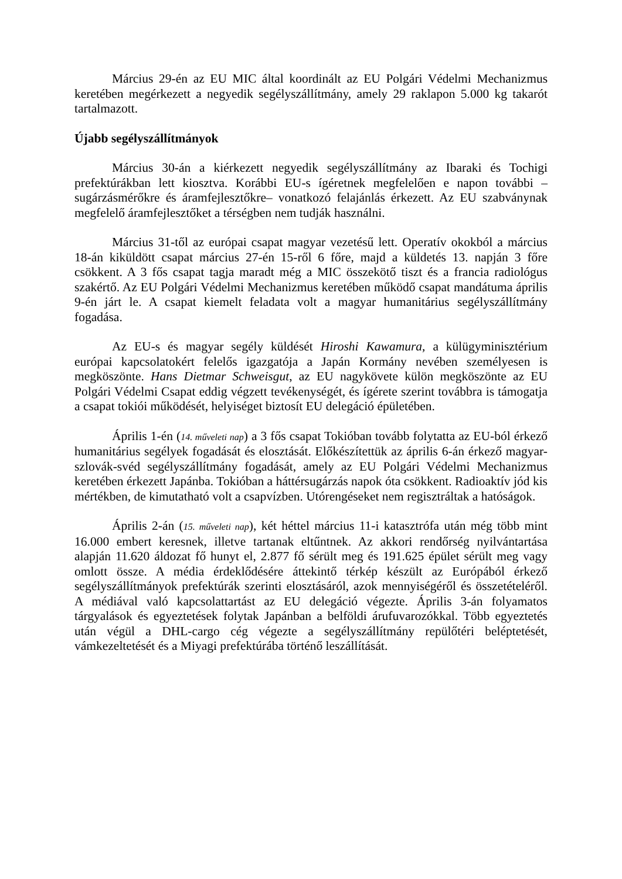Március 29-én az EU MIC által koordinált az EU Polgári Védelmi Mechanizmus keretében megérkezett a negyedik segélyszállítmány, amely 29 raklapon 5.000 kg takarót tartalmazott.
Újabb segélyszállítmányok
Március 30-án a kiérkezett negyedik segélyszállítmány az Ibaraki és Tochigi prefektúrákban lett kiosztva. Korábbi EU-s ígéretnek megfelelően e napon további – sugárzásmérőkre és áramfejlesztőkre– vonatkozó felajánlás érkezett. Az EU szabványnak megfelelő áramfejlesztőket a térségben nem tudják használni.
Március 31-től az európai csapat magyar vezetésű lett. Operatív okokból a március 18-án kiküldött csapat március 27-én 15-ről 6 főre, majd a küldetés 13. napján 3 főre csökkent. A 3 fős csapat tagja maradt még a MIC összekötő tiszt és a francia radiológus szakértő. Az EU Polgári Védelmi Mechanizmus keretében működő csapat mandátuma április 9-én járt le. A csapat kiemelt feladata volt a magyar humanitárius segélyszállítmány fogadása.
Az EU-s és magyar segély küldését Hiroshi Kawamura, a külügyminisztérium európai kapcsolatokért felelős igazgatója a Japán Kormány nevében személyesen is megköszönte. Hans Dietmar Schweisgut, az EU nagykövete külön megköszönte az EU Polgári Védelmi Csapat eddig végzett tevékenységét, és ígérete szerint továbbra is támogatja a csapat tokiói működését, helyiséget biztosít EU delegáció épületében.
Április 1-én (14. műveleti nap) a 3 fős csapat Tokióban tovább folytatta az EU-ból érkező humanitárius segélyek fogadását és elosztását. Előkészítettük az április 6-án érkező magyar-szlovák-svéd segélyszállítmány fogadását, amely az EU Polgári Védelmi Mechanizmus keretében érkezett Japánba. Tokióban a háttérsugárzás napok óta csökkent. Radioaktív jód kis mértékben, de kimutatható volt a csapvízben. Utórengéseket nem regisztráltak a hatóságok.
Április 2-án (15. műveleti nap), két héttel március 11-i katasztrófa után még több mint 16.000 embert keresnek, illetve tartanak eltűntnek. Az akkori rendőrség nyilvántartása alapján 11.620 áldozat fő hunyt el, 2.877 fő sérült meg és 191.625 épület sérült meg vagy omlott össze. A média érdeklődésére áttekintő térkép készült az Európából érkező segélyszállítmányok prefektúrák szerinti elosztásáról, azok mennyiségéről és összetételéről. A médiával való kapcsolattartást az EU delegáció végezte. Április 3-án folyamatos tárgyalások és egyeztetések folytak Japánban a belföldi árufuvarozókkal. Több egyeztetés után végül a DHL-cargo cég végezte a segélyszállítmány repülőtéri beléptetését, vámkezeltetését és a Miyagi prefektúrába történő leszállítását.